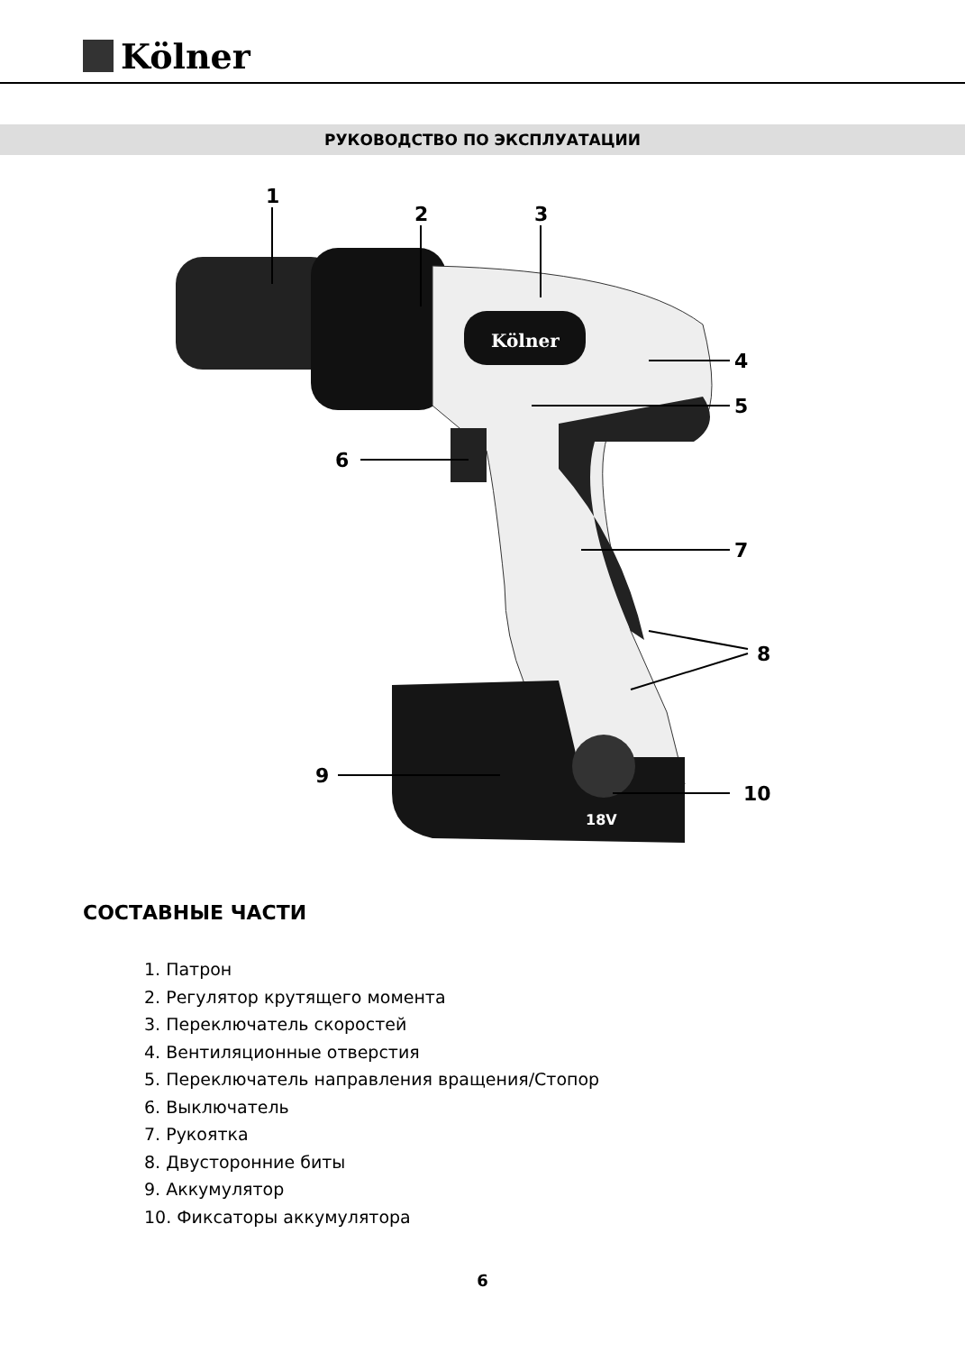Kölner
РУКОВОДСТВО ПО ЭКСПЛУАТАЦИИ
Kölner
18V
1
2
3
4
5
6
7
8
9
10
СОСТАВНЫЕ ЧАСТИ
1. Патрон
2. Регулятор крутящего момента
3. Переключатель скоростей
4. Вентиляционные отверстия
5. Переключатель направления вращения/Стопор
6. Выключатель
7. Рукоятка
8. Двусторонние биты
9. Аккумулятор
10. Фиксаторы аккумулятора
6